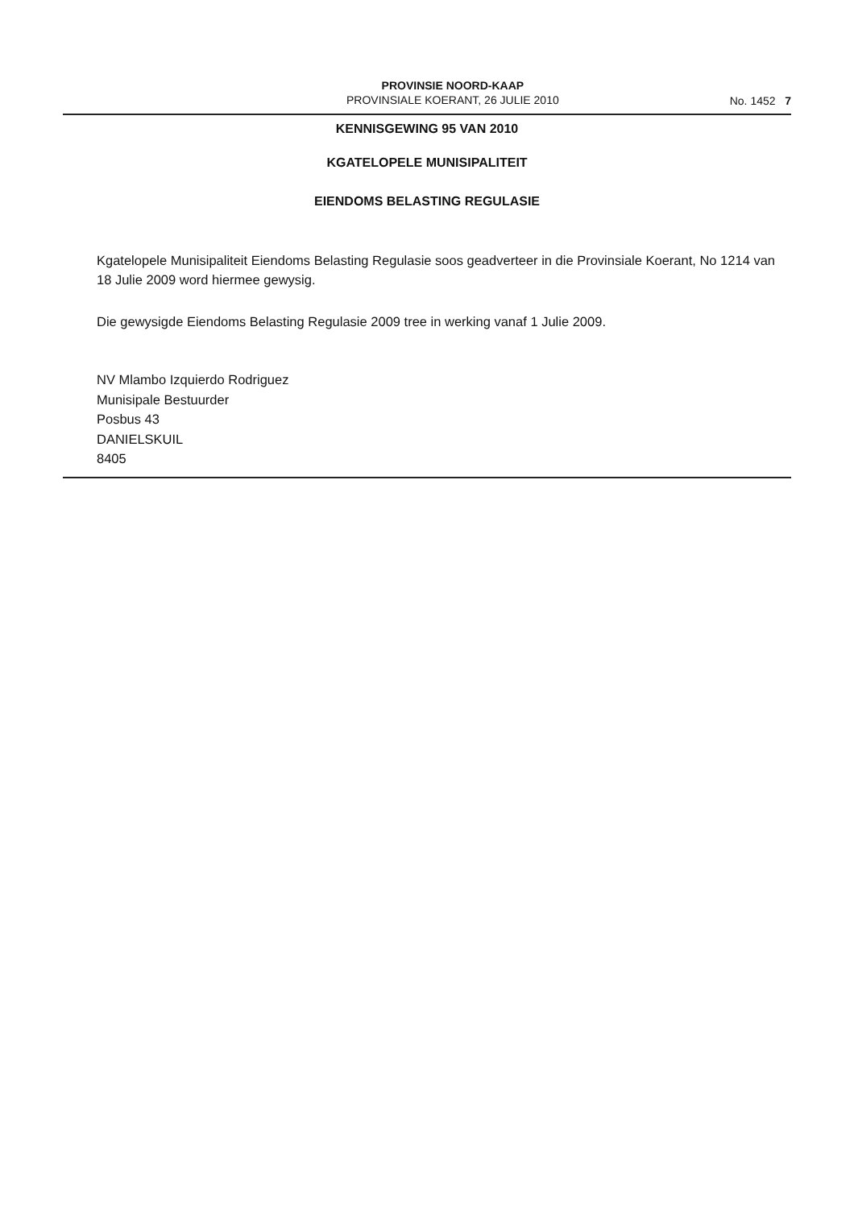PROVINSIE NOORD-KAAP
PROVINSIALE KOERANT, 26 JULIE 2010
No. 1452 7
KENNISGEWING 95 VAN 2010
KGATELOPELE MUNISIPALITEIT
EIENDOMS BELASTING REGULASIE
Kgatelopele Munisipaliteit Eiendoms Belasting Regulasie soos geadverteer in die Provinsiale Koerant, No 1214 van 18 Julie 2009 word hiermee gewysig.
Die gewysigde Eiendoms Belasting Regulasie 2009 tree in werking vanaf 1 Julie 2009.
NV Mlambo Izquierdo Rodriguez
Munisipale Bestuurder
Posbus 43
DANIELSKUIL
8405